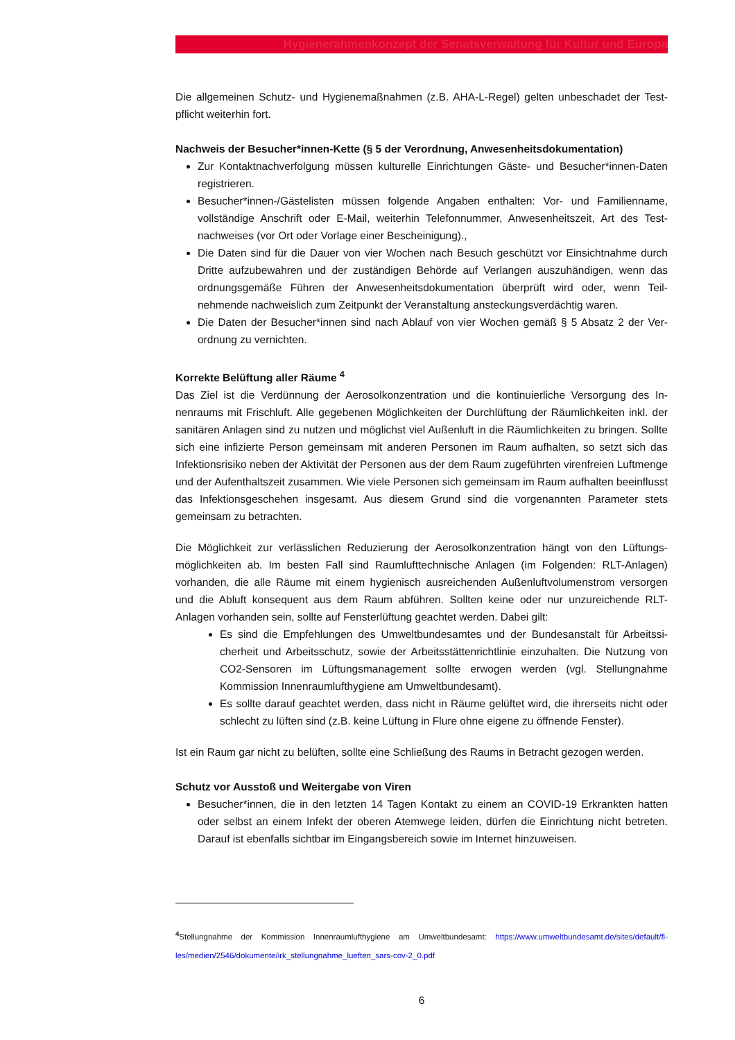Hygienerahmenkonzept der Senatsverwaltung für Kultur und Europa
Die allgemeinen Schutz- und Hygienemaßnahmen (z.B. AHA-L-Regel) gelten unbeschadet der Test­pflicht weiterhin fort.
Nachweis der Besucher*innen-Kette (§ 5 der Verordnung, Anwesenheitsdokumentation)
Zur Kontaktnachverfolgung müssen kulturelle Einrichtungen Gäste- und Besucher*innen-Da­ten registrieren.
Besucher*innen-/Gästelisten müssen folgende Angaben enthalten: Vor- und Familienname, vollständige Anschrift oder E-Mail, weiterhin Telefonnummer, Anwesenheitszeit, Art des Test­nachweises (vor Ort oder Vorlage einer Bescheinigung).,
Die Daten sind für die Dauer von vier Wochen nach Besuch geschützt vor Einsichtnahme durch Dritte aufzubewahren und der zuständigen Behörde auf Verlangen auszuhändigen, wenn das ordnungsgemäße Führen der Anwesenheitsdokumentation überprüft wird oder, wenn Teil­nehmende nachweislich zum Zeitpunkt der Veranstaltung ansteckungsverdächtig waren.
Die Daten der Besucher*innen sind nach Ablauf von vier Wochen gemäß § 5 Absatz 2 der Ver­ordnung zu vernichten.
Korrekte Belüftung aller Räume <sup>4</sup>
Das Ziel ist die Verdünnung der Aerosolkonzentration und die kontinuierliche Versorgung des In­nenraums mit Frischluft. Alle gegebenen Möglichkeiten der Durchlüftung der Räumlichkeiten inkl. der sanitären Anlagen sind zu nutzen und möglichst viel Außenluft in die Räumlichkeiten zu brin­gen. Sollte sich eine infizierte Person gemeinsam mit anderen Personen im Raum aufhalten, so setzt sich das Infektionsrisiko neben der Aktivität der Personen aus der dem Raum zugeführten virenfreien Luftmenge und der Aufenthaltszeit zusammen. Wie viele Personen sich gemeinsam im Raum aufhalten beeinflusst das Infektionsgeschehen insgesamt. Aus diesem Grund sind die vorge­nannten Parameter stets gemeinsam zu betrachten.
Die Möglichkeit zur verlässlichen Reduzierung der Aerosolkonzentration hängt von den Lüftungs­möglichkeiten ab. Im besten Fall sind Raumlufttechnische Anlagen (im Folgenden: RLT-Anlagen) vorhanden, die alle Räume mit einem hygienisch ausreichenden Außenluftvolumenstrom versor­gen und die Abluft konsequent aus dem Raum abführen. Sollten keine oder nur unzureichende RLT-Anlagen vorhanden sein, sollte auf Fensterlüftung geachtet werden. Dabei gilt:
Es sind die Empfehlungen des Umweltbundesamtes und der Bundesanstalt für Arbeitssi­cherheit und Arbeitsschutz, sowie der Arbeitsstättenrichtlinie einzuhalten. Die Nutzung von CO2-Sensoren im Lüftungsmanagement sollte erwogen werden (vgl. Stellungnahme Kommission Innenraumlufthygiene am Umweltbundesamt).
Es sollte darauf geachtet werden, dass nicht in Räume gelüftet wird, die ihrerseits nicht oder schlecht zu lüften sind (z.B. keine Lüftung in Flure ohne eigene zu öffnende Fenster).
Ist ein Raum gar nicht zu belüften, sollte eine Schließung des Raums in Betracht gezogen werden.
Schutz vor Ausstoß und Weitergabe von Viren
Besucher*innen, die in den letzten 14 Tagen Kontakt zu einem an COVID-19 Erkrankten hatten oder selbst an einem Infekt der oberen Atemwege leiden, dürfen die Einrichtung nicht betre­ten. Darauf ist ebenfalls sichtbar im Eingangsbereich sowie im Internet hinzuweisen.
<sup>4</sup> Stellungnahme der Kommission Innenraumlufthygiene am Umweltbundesamt: https://www.umweltbundesamt.de/sites/default/fi­les/medien/2546/dokumente/irk_stellungnahme_lueften_sars-cov-2_0.pdf
6